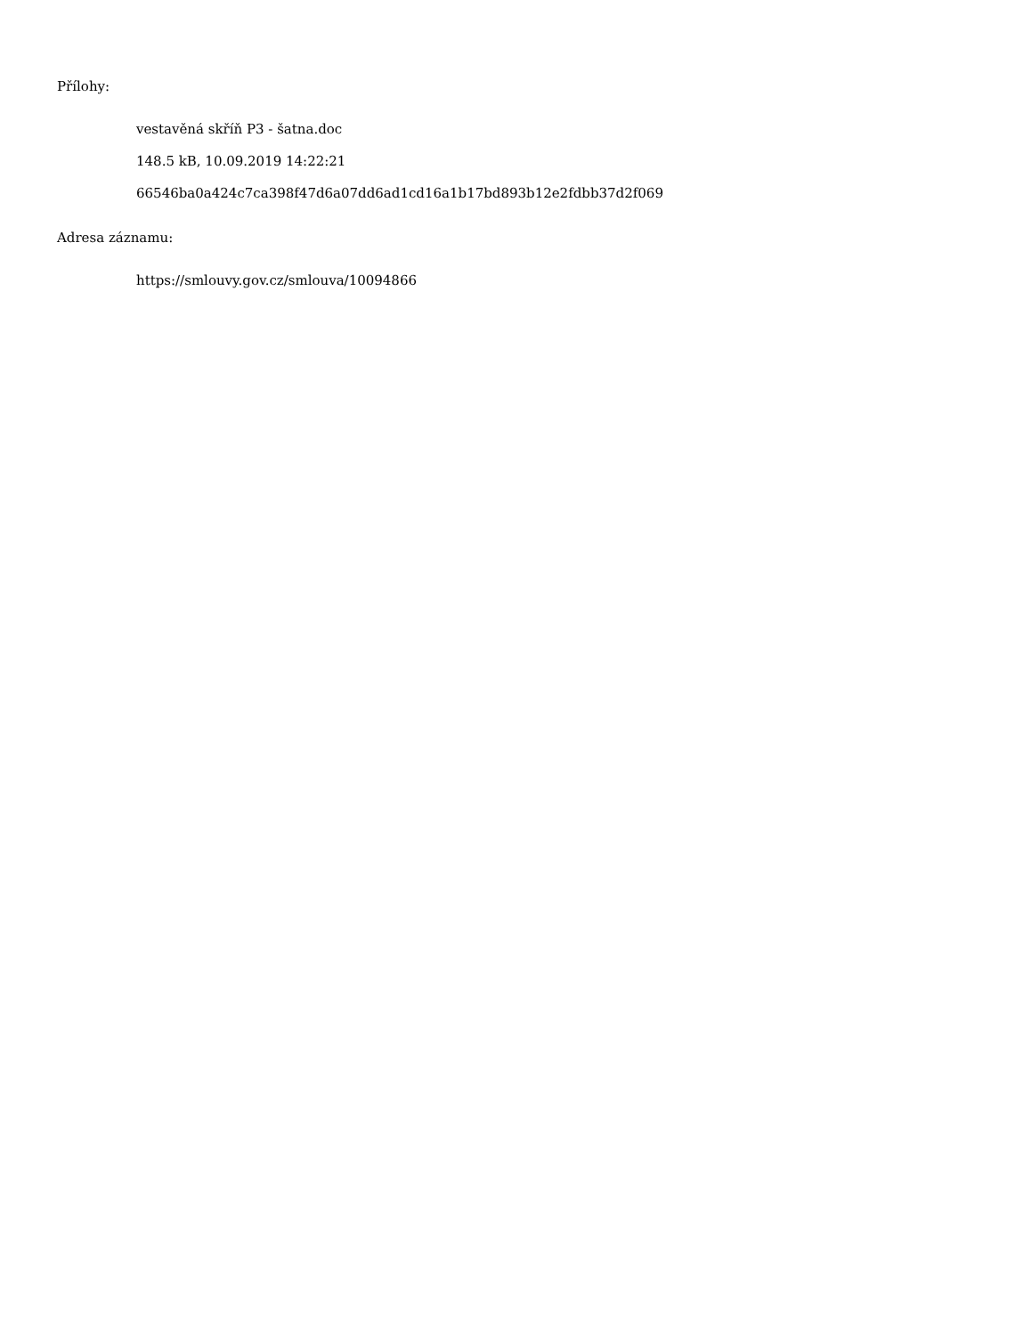Přílohy:
vestavěná skříň P3 - šatna.doc
148.5 kB, 10.09.2019 14:22:21
66546ba0a424c7ca398f47d6a07dd6ad1cd16a1b17bd893b12e2fdbb37d2f069
Adresa záznamu:
https://smlouvy.gov.cz/smlouva/10094866